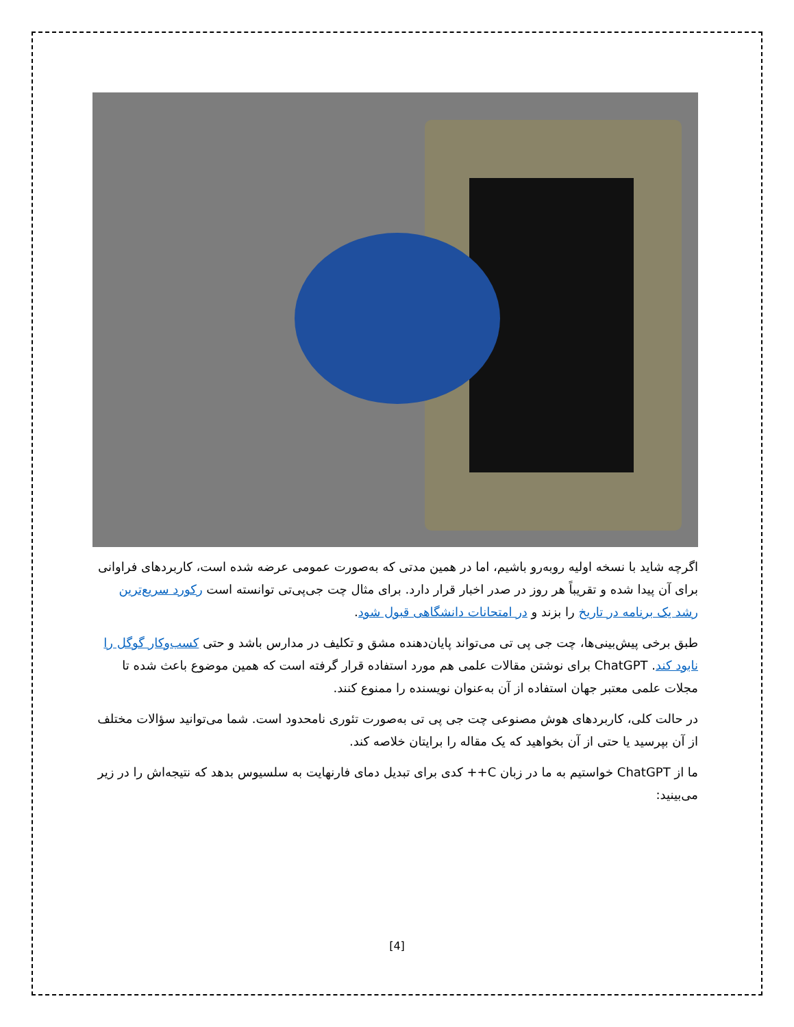اگرچه شاید با نسخه اولیه روبه‌رو باشیم، اما در همین مدتی که به‌صورت عمومی عرضه شده است، کاربردهای فراوانی برای آن پیدا شده و تقریباً هر روز در صدر اخبار قرار دارد. برای مثال چت جی‌پی‌تی توانسته است رکورد سریع‌ترین رشد یک برنامه در تاریخ را بزند و در امتحانات دانشگاهی قبول شود.
طبق برخی پیش‌بینی‌ها، چت جی پی تی می‌تواند پایان‌دهنده مشق و تکلیف در مدارس باشد و حتی کسب‌وکار گوگل را نابود کند. ChatGPT برای نوشتن مقالات علمی هم مورد استفاده قرار گرفته است که همین موضوع باعث شده تا مجلات علمی معتبر جهان استفاده از آن به‌عنوان نویسنده را ممنوع کنند.
در حالت کلی، کاربردهای هوش مصنوعی چت جی پی تی به‌صورت تئوری نامحدود است. شما می‌توانید سؤالات مختلف از آن بپرسید یا حتی از آن بخواهید که یک مقاله را برایتان خلاصه کند.
ما از ChatGPT خواستیم به ما در زبان C++ کدی برای تبدیل دمای فارنهایت به سلسیوس بدهد که نتیجه‌اش را در زیر می‌بینید:
[4]